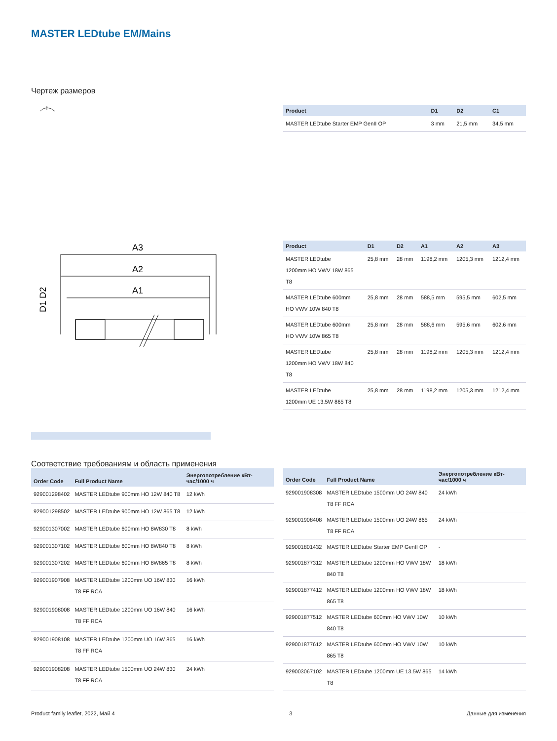MASTER LEDtube EM/Mains
Чертеж размеров
| Product | D1 | D2 | C1 |
| --- | --- | --- | --- |
| MASTER LEDtube Starter EMP GenII OP | 3 mm | 21,5 mm | 34,5 mm |
A3
A2
A1
D1 D2
| Product | D1 | D2 | A1 | A2 | A3 |
| --- | --- | --- | --- | --- | --- |
| MASTER LEDtube 1200mm HO VWV 18W 865 T8 | 25,8 mm | 28 mm | 1198,2 mm | 1205,3 mm | 1212,4 mm |
| MASTER LEDtube 600mm HO VWV 10W 840 T8 | 25,8 mm | 28 mm | 588,5 mm | 595,5 mm | 602,5 mm |
| MASTER LEDtube 600mm HO VWV 10W 865 T8 | 25,8 mm | 28 mm | 588,6 mm | 595,6 mm | 602,6 mm |
| MASTER LEDtube 1200mm HO VWV 18W 840 T8 | 25,8 mm | 28 mm | 1198,2 mm | 1205,3 mm | 1212,4 mm |
| MASTER LEDtube 1200mm UE 13.5W 865 T8 | 25,8 mm | 28 mm | 1198,2 mm | 1205,3 mm | 1212,4 mm |
Соответствие требованиям и область применения
| Order Code | Full Product Name | Энергопотребление кВт-час/1000 ч |
| --- | --- | --- |
| 929001298402 | MASTER LEDtube 900mm HO 12W 840 T8 | 12 kWh |
| 929001298502 | MASTER LEDtube 900mm HO 12W 865 T8 | 12 kWh |
| 929001307002 | MASTER LEDtube 600mm HO 8W830 T8 | 8 kWh |
| 929001307102 | MASTER LEDtube 600mm HO 8W840 T8 | 8 kWh |
| 929001307202 | MASTER LEDtube 600mm HO 8W865 T8 | 8 kWh |
| 929001907908 | MASTER LEDtube 1200mm UO 16W 830 T8 FF RCA | 16 kWh |
| 929001908008 | MASTER LEDtube 1200mm UO 16W 840 T8 FF RCA | 16 kWh |
| 929001908108 | MASTER LEDtube 1200mm UO 16W 865 T8 FF RCA | 16 kWh |
| 929001908208 | MASTER LEDtube 1500mm UO 24W 830 T8 FF RCA | 24 kWh |
| Order Code | Full Product Name | Энергопотребление кВт-час/1000 ч |
| --- | --- | --- |
| 929001908308 | MASTER LEDtube 1500mm UO 24W 840 T8 FF RCA | 24 kWh |
| 929001908408 | MASTER LEDtube 1500mm UO 24W 865 T8 FF RCA | 24 kWh |
| 929001801432 | MASTER LEDtube Starter EMP GenII OP | - |
| 929001877312 | MASTER LEDtube 1200mm HO VWV 18W 840 T8 | 18 kWh |
| 929001877412 | MASTER LEDtube 1200mm HO VWV 18W 865 T8 | 18 kWh |
| 929001877512 | MASTER LEDtube 600mm HO VWV 10W 840 T8 | 10 kWh |
| 929001877612 | MASTER LEDtube 600mm HO VWV 10W 865 T8 | 10 kWh |
| 929003067102 | MASTER LEDtube 1200mm UE 13.5W 865 T8 | 14 kWh |
Product family leaflet, 2022, Май 4 3 Данные для изменения